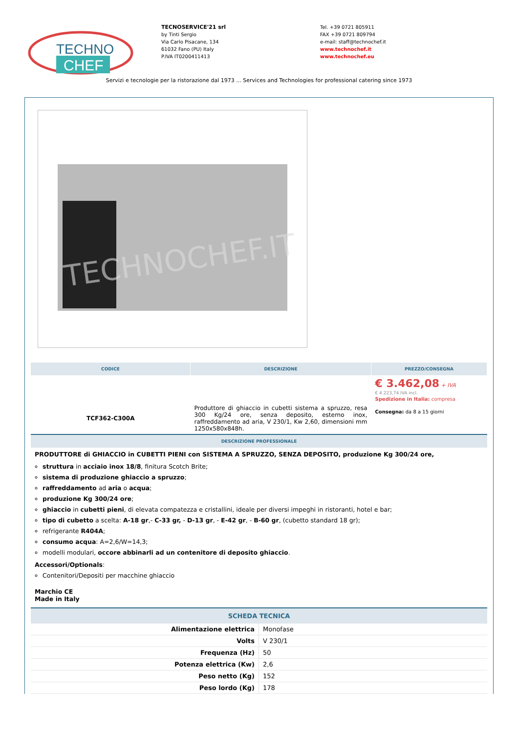TECHNO
CHEF
TECNOSERVICE'21 srl
by Tinti Sergio
Via Carlo Pisacane, 134
61032 Fano (PU) Italy
P.IVA IT0200411413
Tel. +39 0721 805911
FAX +39 0721 809794
e-mail: staff@technochef.it
www.technochef.it
www.technochef.eu
Servizi e tecnologie per la ristorazione dal 1973 ... Services and Technologies for professional catering since 1973
TECHNOCHEF.IT
| CODICE | DESCRIZIONE | PREZZO/CONSEGNA |
| --- | --- | --- |
| TCF362-C300A | Produttore di ghiaccio in cubetti sistema a spruzzo, resa 300 Kg/24 ore, senza deposito, esterno inox, raffreddamento ad aria, V 230/1, Kw 2,60, dimensioni mm 1250x580x848h. | € 3.462,08 + IVA € 4.223,74 IVA incl. Spedizione in Italia: compresa Consegna: da 8 a 15 giorni |
DESCRIZIONE PROFESSIONALE
PRODUTTORE di GHIACCIO in CUBETTI PIENI con SISTEMA A SPRUZZO, SENZA DEPOSITO, produzione Kg 300/24 ore,
struttura in acciaio inox 18/8, finitura Scotch Brite;
sistema di produzione ghiaccio a spruzzo;
raffreddamento ad aria o acqua;
produzione Kg 300/24 ore;
ghiaccio in cubetti pieni, di elevata compatezza e cristallini, ideale per diversi impeghi in ristoranti, hotel e bar;
tipo di cubetto a scelta: A-18 gr,- C-33 gr, - D-13 gr, - E-42 gr, - B-60 gr, (cubetto standard 18 gr);
refrigerante R404A;
consumo acqua: A=2,6/W=14,3;
modelli modulari, occore abbinarli ad un contenitore di deposito ghiaccio.
Accessori/Optionals:
Contenitori/Depositi per macchine ghiaccio
Marchio CE
Made in Italy
SCHEDA TECNICA
| Alimentazione elettrica | Monofase |
| Volts | V 230/1 |
| Frequenza (Hz) | 50 |
| Potenza elettrica (Kw) | 2,6 |
| Peso netto (Kg) | 152 |
| Peso lordo (Kg) | 178 |